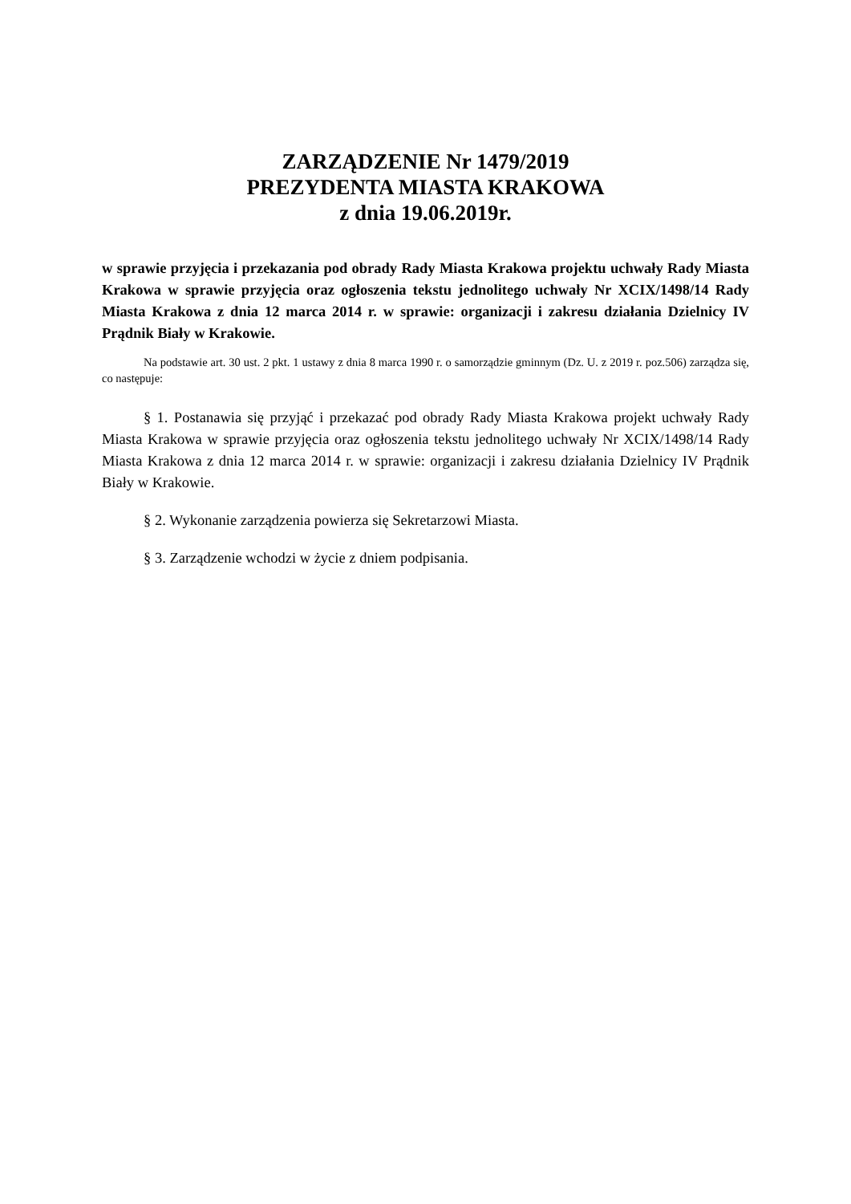ZARZĄDZENIE Nr 1479/2019
PREZYDENTA MIASTA KRAKOWA
z dnia 19.06.2019r.
w sprawie przyjęcia i przekazania pod obrady Rady Miasta Krakowa projektu uchwały Rady Miasta Krakowa w sprawie przyjęcia oraz ogłoszenia tekstu jednolitego uchwały Nr XCIX/1498/14 Rady Miasta Krakowa z dnia 12 marca 2014 r. w sprawie: organizacji i zakresu działania Dzielnicy IV Prądnik Biały w Krakowie.
Na podstawie art. 30 ust. 2 pkt. 1 ustawy z dnia 8 marca 1990 r. o samorządzie gminnym (Dz. U. z 2019 r. poz.506) zarządza się, co następuje:
§ 1. Postanawia się przyjąć i przekazać pod obrady Rady Miasta Krakowa projekt uchwały Rady Miasta Krakowa w sprawie przyjęcia oraz ogłoszenia tekstu jednolitego uchwały Nr XCIX/1498/14 Rady Miasta Krakowa z dnia 12 marca 2014 r. w sprawie: organizacji i zakresu działania Dzielnicy IV Prądnik Biały w Krakowie.
§ 2. Wykonanie zarządzenia powierza się Sekretarzowi Miasta.
§ 3. Zarządzenie wchodzi w życie z dniem podpisania.